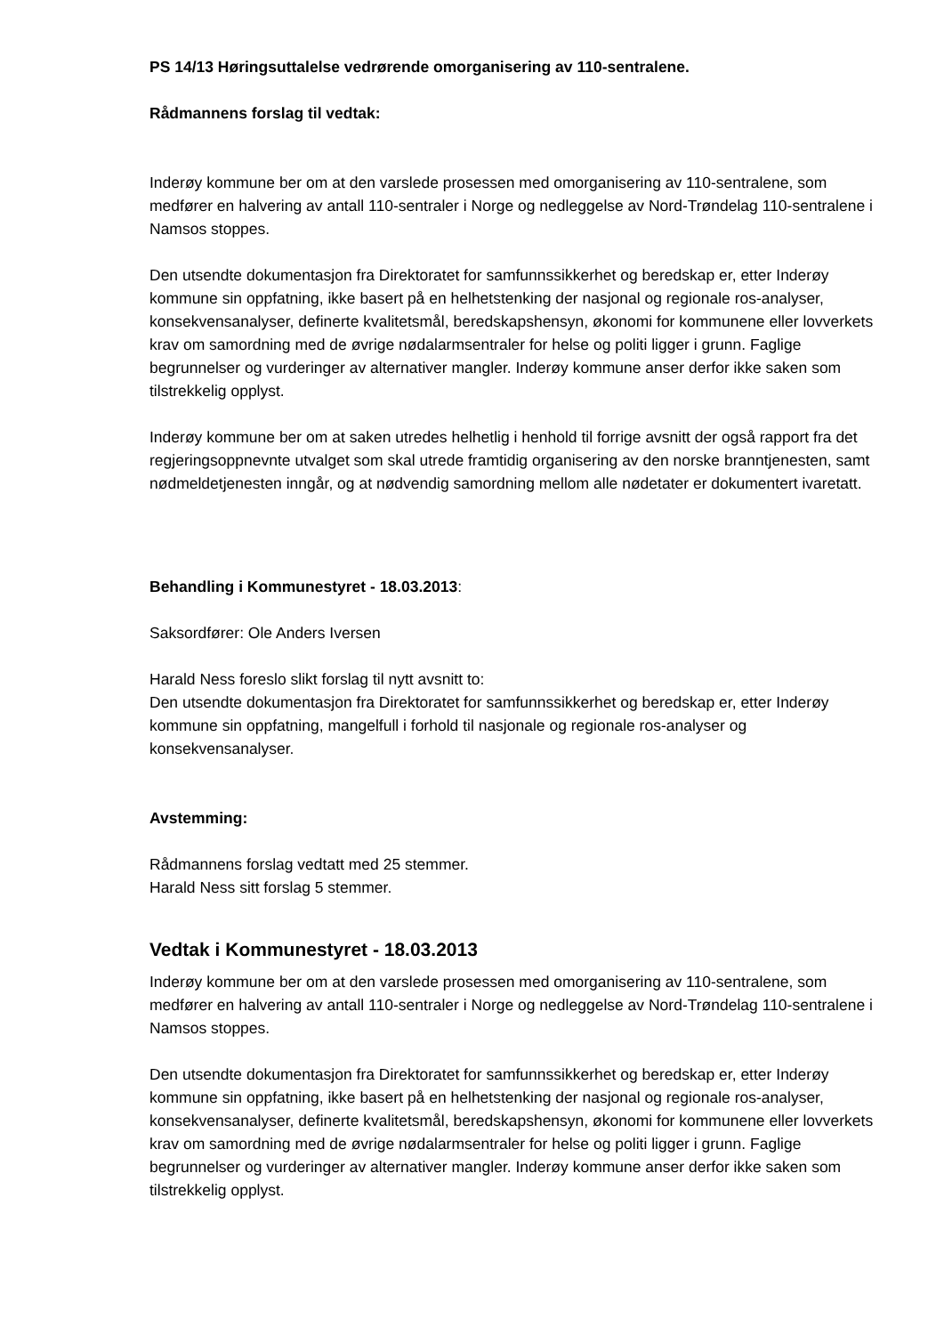PS 14/13 Høringsuttalelse vedrørende omorganisering av 110-sentralene.
Rådmannens forslag til vedtak:
Inderøy kommune ber om at den varslede prosessen med omorganisering av 110-sentralene, som medfører en halvering av antall 110-sentraler i Norge og nedleggelse av Nord-Trøndelag 110-sentralene i Namsos stoppes.
Den utsendte dokumentasjon fra Direktoratet for samfunnssikkerhet og beredskap er, etter Inderøy kommune sin oppfatning, ikke basert på en helhetstenking der nasjonal og regionale ros-analyser, konsekvensanalyser, definerte kvalitetsmål, beredskapshensyn, økonomi for kommunene eller lovverkets krav om samordning med de øvrige nødalarmsentraler for helse og politi ligger i grunn. Faglige begrunnelser og vurderinger av alternativer mangler. Inderøy kommune anser derfor ikke saken som tilstrekkelig opplyst.
Inderøy kommune ber om at saken utredes helhetlig i henhold til forrige avsnitt der også rapport fra det regjeringsoppnevnte utvalget som skal utrede framtidig organisering av den norske branntjenesten, samt nødmeldetjenesten inngår, og at nødvendig samordning mellom alle nødetater er dokumentert ivaretatt.
Behandling i Kommunestyret - 18.03.2013:
Saksordfører: Ole Anders Iversen
Harald Ness foreslo slikt forslag til nytt avsnitt to:
Den utsendte dokumentasjon fra Direktoratet for samfunnssikkerhet og beredskap er, etter Inderøy kommune sin oppfatning, mangelfull i forhold til nasjonale og regionale ros-analyser og konsekvensanalyser.
Avstemming:
Rådmannens forslag vedtatt med 25 stemmer.
Harald Ness sitt forslag 5 stemmer.
Vedtak i Kommunestyret - 18.03.2013
Inderøy kommune ber om at den varslede prosessen med omorganisering av 110-sentralene, som medfører en halvering av antall 110-sentraler i Norge og nedleggelse av Nord-Trøndelag 110-sentralene i Namsos stoppes.
Den utsendte dokumentasjon fra Direktoratet for samfunnssikkerhet og beredskap er, etter Inderøy kommune sin oppfatning, ikke basert på en helhetstenking der nasjonal og regionale ros-analyser, konsekvensanalyser, definerte kvalitetsmål, beredskapshensyn, økonomi for kommunene eller lovverkets krav om samordning med de øvrige nødalarmsentraler for helse og politi ligger i grunn. Faglige begrunnelser og vurderinger av alternativer mangler. Inderøy kommune anser derfor ikke saken som tilstrekkelig opplyst.